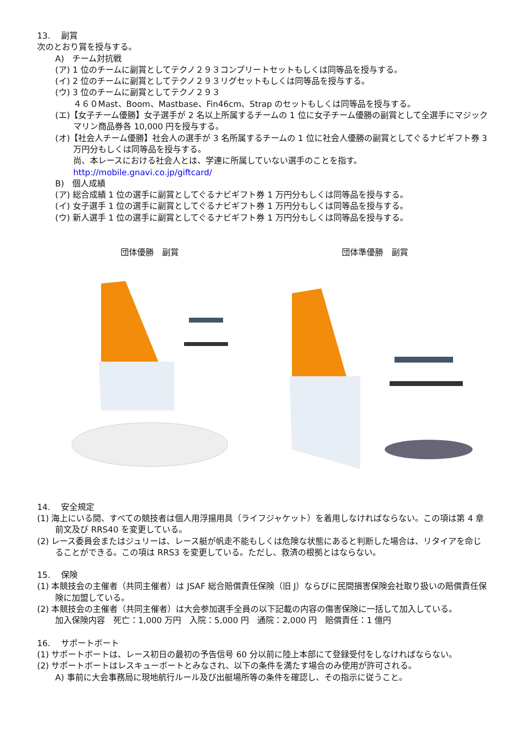13.　 副賞
次のとおり賞を授与する。
A)　チーム対抗戦
(ア) 1 位のチームに副賞としてテクノ２９３コンプリートセットもしくは同等品を授与する。
(イ) 2 位のチームに副賞としてテクノ２９３リグセットもしくは同等品を授与する。
(ウ) 3 位のチームに副賞としてテクノ２９３
４６０Mast、Boom、Mastbase、Fin46cm、Strap のセットもしくは同等品を授与する。
(エ)【女子チーム優勝】女子選手が 2 名以上所属するチームの 1 位に女子チーム優勝の副賞として全選手にマジックマリン商品券各 10,000 円を授与する。
(オ)【社会人チーム優勝】社会人の選手が 3 名所属するチームの 1 位に社会人優勝の副賞としてぐるナビギフト券 3 万円分もしくは同等品を授与する。
尚、本レースにおける社会人とは、学連に所属していない選手のことを指す。
http://mobile.gnavi.co.jp/giftcard/
B)　個人成績
(ア) 総合成績 1 位の選手に副賞としてぐるナビギフト券 1 万円分もしくは同等品を授与する。
(イ) 女子選手 1 位の選手に副賞としてぐるナビギフト券 1 万円分もしくは同等品を授与する。
(ウ) 新人選手 1 位の選手に副賞としてぐるナビギフト券 1 万円分もしくは同等品を授与する。
団体優勝　副賞 団体準優勝　副賞
14.　 安全規定
(1) 海上にいる間、すべての競技者は個人用浮揚用具（ライフジャケット）を着用しなければならない。この項は第 4 章前文及び RRS40 を変更している。
(2) レース委員会またはジュリーは、レース艇が帆走不能もしくは危険な状態にあると判断した場合は、リタイアを命じることができる。この項は RRS3 を変更している。ただし、救済の根拠とはならない。
15.　 保険
(1) 本競技会の主催者（共同主催者）は JSAF 総合賠償責任保険（旧 J）ならびに民間損害保険会社取り扱いの賠償責任保険に加盟している。
(2) 本競技会の主催者（共同主催者）は大会参加選手全員の以下記載の内容の傷害保険に一括して加入している。
加入保険内容　死亡：1,000 万円　入院：5,000 円　通院：2,000 円　賠償責任：1 億円
16.　 サポートボート
(1) サポートボートは、レース初日の最初の予告信号 60 分以前に陸上本部にて登録受付をしなければならない。
(2) サポートボートはレスキューボートとみなされ、以下の条件を満たす場合のみ使用が許可される。
A) 事前に大会事務局に現地航行ルール及び出艇場所等の条件を確認し、その指示に従うこと。